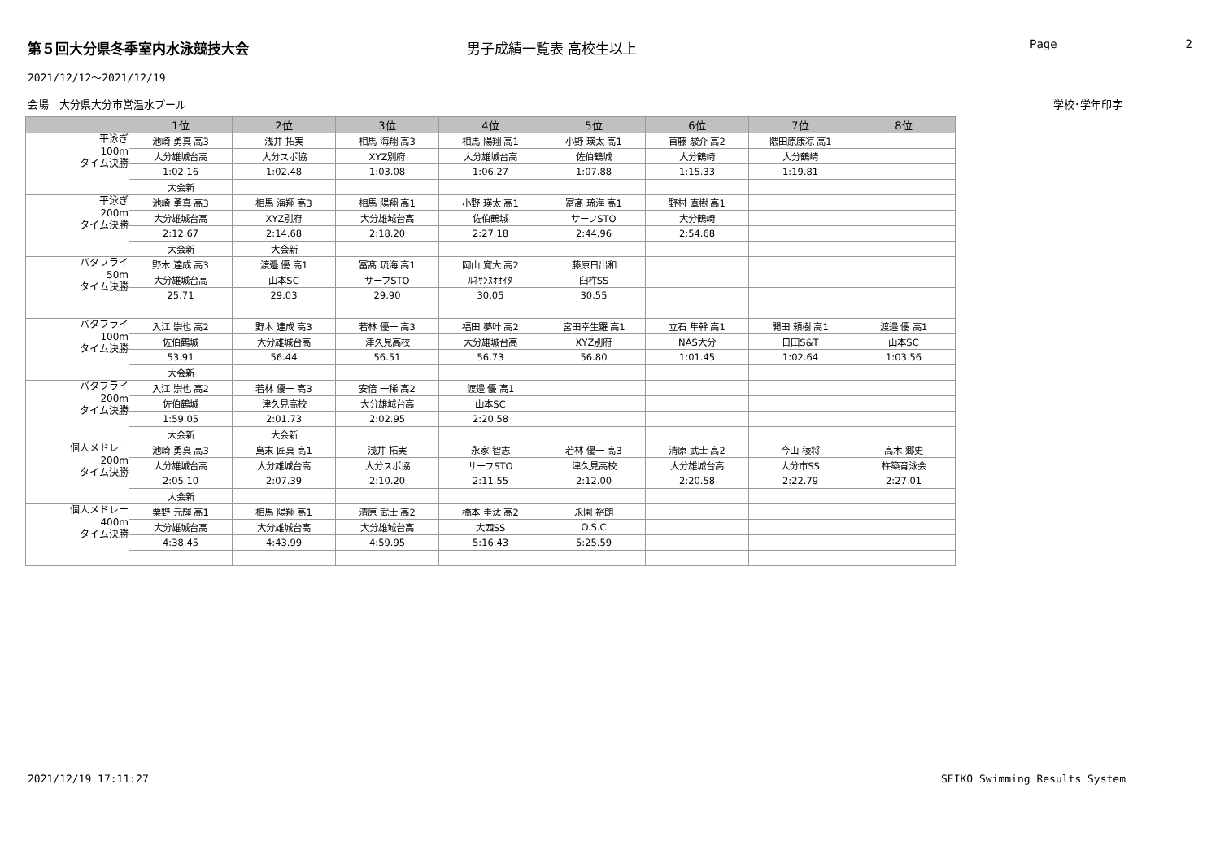第５回大分県冬季室内水泳競技大会 男子成績一覧表 高校生以上
Page 2
2021/12/12～2021/12/19
会場　大分県大分市営温水プール 学校･学年印字
| | 1位 | 2位 | 3位 | 4位 | 5位 | 6位 | 7位 | 8位 |
| --- | --- | --- | --- | --- | --- | --- | --- | --- |
| 平泳ぎ 100m タイム決勝 | 池崎 勇真 高3 | 浅井 拓実 | 相馬 海翔 高3 | 相馬 陽翔 高1 | 小野 瑛太 高1 | 首藤 駿介 高2 | 隈田原康凉 高1 | |
| | 大分雄城台高 | 大分スポ協 | XYZ別府 | 大分雄城台高 | 佐伯鶴城 | 大分鶴崎 | 大分鶴崎 | |
| | 1:02.16 | 1:02.48 | 1:03.08 | 1:06.27 | 1:07.88 | 1:15.33 | 1:19.81 | |
| | 大会新 | | | | | | | |
| 平泳ぎ 200m タイム決勝 | 池崎 勇真 高3 | 相馬 海翔 高3 | 相馬 陽翔 高1 | 小野 瑛太 高1 | 冨髙 琉海 高1 | 野村 直樹 高1 | | |
| | 大分雄城台高 | XYZ別府 | 大分雄城台高 | 佐伯鶴城 | サーフSTO | 大分鶴崎 | | |
| | 2:12.67 | 2:14.68 | 2:18.20 | 2:27.18 | 2:44.96 | 2:54.68 | | |
| | 大会新 | 大会新 | | | | | | |
| バタフライ 50m タイム決勝 | 野木 達成 高3 | 渡邉 優 高1 | 冨髙 琉海 高1 | 岡山 寛大 高2 | 藤原日出和 | | | |
| | 大分雄城台高 | 山本SC | サーフSTO | ﾙﾈｻﾝｽｵｵｲﾀ | 臼杵SS | | | |
| | 25.71 | 29.03 | 29.90 | 30.05 | 30.55 | | | |
| バタフライ 100m タイム決勝 | 入江 崇也 高2 | 野木 達成 高3 | 若林 優一 高3 | 福田 夢叶 高2 | 宮田幸生羅 高1 | 立石 隼幹 高1 | 開田 頼樹 高1 | 渡邉 優 高1 |
| | 佐伯鶴城 | 大分雄城台高 | 津久見高校 | 大分雄城台高 | XYZ別府 | NAS大分 | 日田S&T | 山本SC |
| | 53.91 | 56.44 | 56.51 | 56.73 | 56.80 | 1:01.45 | 1:02.64 | 1:03.56 |
| | 大会新 | | | | | | | |
| バタフライ 200m タイム決勝 | 入江 崇也 高2 | 若林 優一 高3 | 安倍 一稀 高2 | 渡邉 優 高1 | | | | |
| | 佐伯鶴城 | 津久見高校 | 大分雄城台高 | 山本SC | | | | |
| | 1:59.05 | 2:01.73 | 2:02.95 | 2:20.58 | | | | |
| | 大会新 | 大会新 | | | | | | |
| 個人メドレー 200m タイム決勝 | 池崎 勇真 高3 | 島末 匠真 高1 | 浅井 拓実 | 永家 智志 | 若林 優一 高3 | 清原 武士 高2 | 今山 稜将 | 高木 郷史 |
| | 大分雄城台高 | 大分雄城台高 | 大分スポ協 | サーフSTO | 津久見高校 | 大分雄城台高 | 大分市SS | 杵築育泳会 |
| | 2:05.10 | 2:07.39 | 2:10.20 | 2:11.55 | 2:12.00 | 2:20.58 | 2:22.79 | 2:27.01 |
| | 大会新 | | | | | | | |
| 個人メドレー 400m タイム決勝 | 粟野 元輝 高1 | 相馬 陽翔 高1 | 清原 武士 高2 | 橋本 圭汰 高2 | 永園 裕朗 | | | |
| | 大分雄城台高 | 大分雄城台高 | 大分雄城台高 | 大西SS | O.S.C | | | |
| | 4:38.45 | 4:43.99 | 4:59.95 | 5:16.43 | 5:25.59 | | | |
2021/12/19 17:11:27 SEIKO Swimming Results System